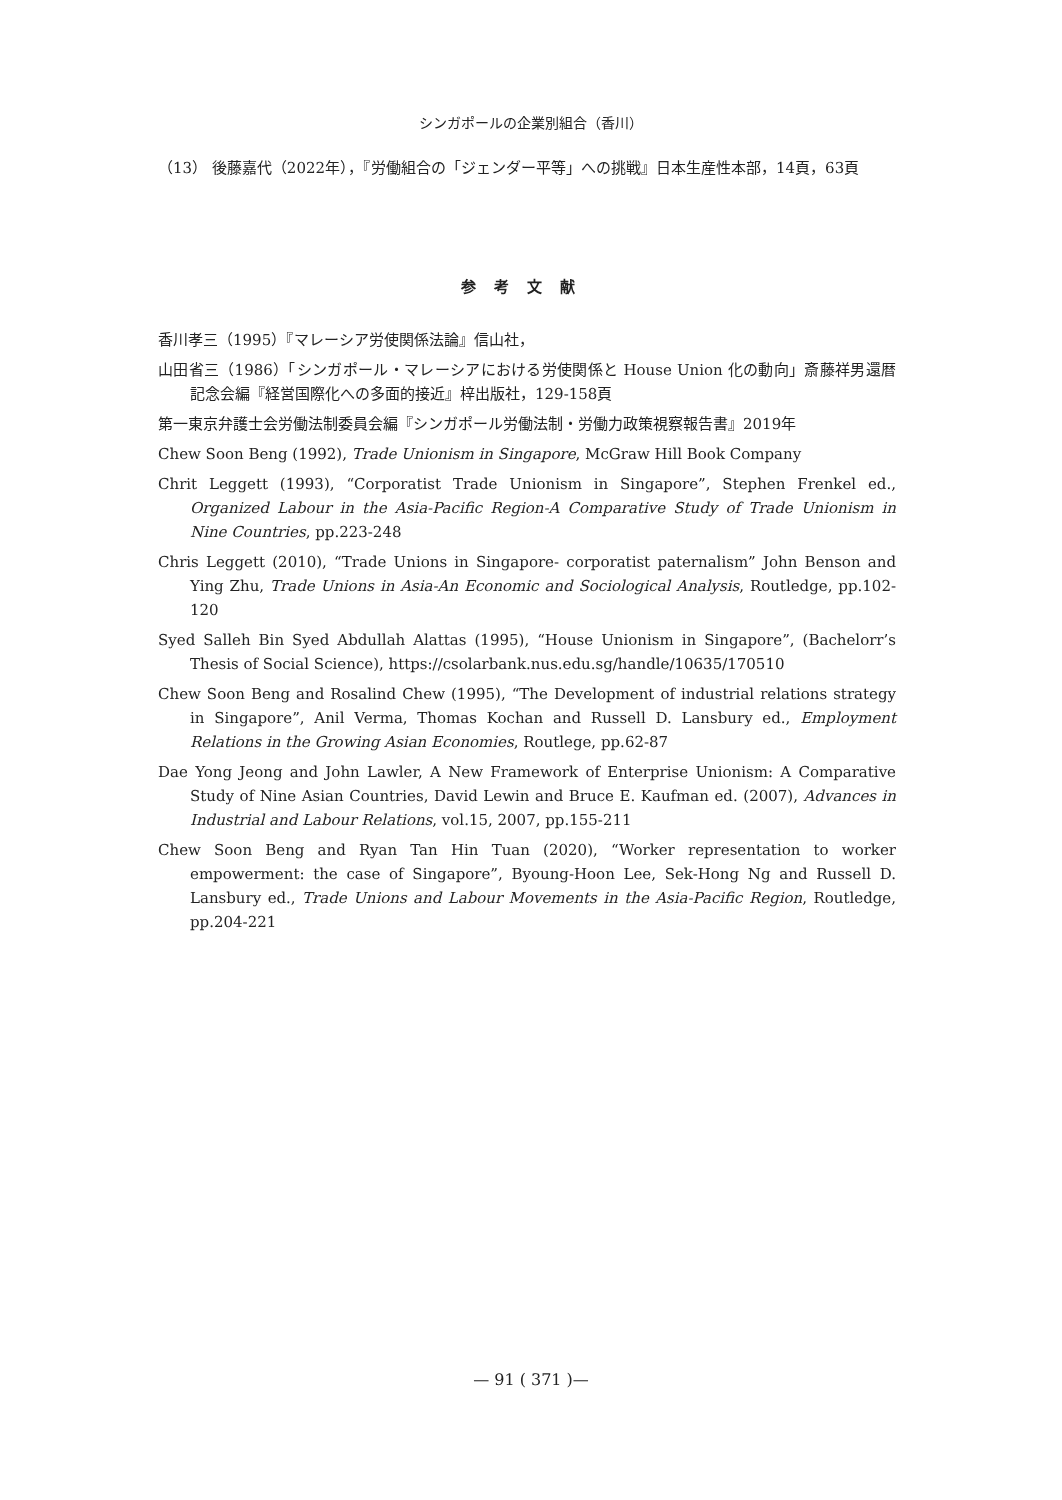シンガポールの企業別組合（香川）
（13） 後藤嘉代（2022年），『労働組合の「ジェンダー平等」への挑戦』日本生産性本部，14頁，63頁
参考文献
香川孝三（1995）『マレーシア労使関係法論』信山社，
山田省三（1986）「シンガポール・マレーシアにおける労使関係と House Union 化の動向」斎藤祥男還暦記念会編『経営国際化への多面的接近』梓出版社，129-158頁
第一東京弁護士会労働法制委員会編『シンガポール労働法制・労働力政策視察報告書』2019年
Chew Soon Beng (1992), Trade Unionism in Singapore, McGraw Hill Book Company
Chrit Leggett (1993), “Corporatist Trade Unionism in Singapore”, Stephen Frenkel ed., Organized Labour in the Asia-Pacific Region-A Comparative Study of Trade Unionism in Nine Countries, pp.223-248
Chris Leggett (2010), “Trade Unions in Singapore- corporatist paternalism” John Benson and Ying Zhu, Trade Unions in Asia-An Economic and Sociological Analysis, Routledge, pp.102-120
Syed Salleh Bin Syed Abdullah Alattas (1995), “House Unionism in Singapore”, (Bachelorr’s Thesis of Social Science), https://csolarbank.nus.edu.sg/handle/10635/170510
Chew Soon Beng and Rosalind Chew (1995), “The Development of industrial relations strategy in Singapore”, Anil Verma, Thomas Kochan and Russell D. Lansbury ed., Employment Relations in the Growing Asian Economies, Routlege, pp.62-87
Dae Yong Jeong and John Lawler, A New Framework of Enterprise Unionism: A Comparative Study of Nine Asian Countries, David Lewin and Bruce E. Kaufman ed. (2007), Advances in Industrial and Labour Relations, vol.15, 2007, pp.155-211
Chew Soon Beng and Ryan Tan Hin Tuan (2020), “Worker representation to worker empowerment: the case of Singapore”, Byoung-Hoon Lee, Sek-Hong Ng and Russell D. Lansbury ed., Trade Unions and Labour Movements in the Asia-Pacific Region, Routledge, pp.204-221
— 91 ( 371 )—